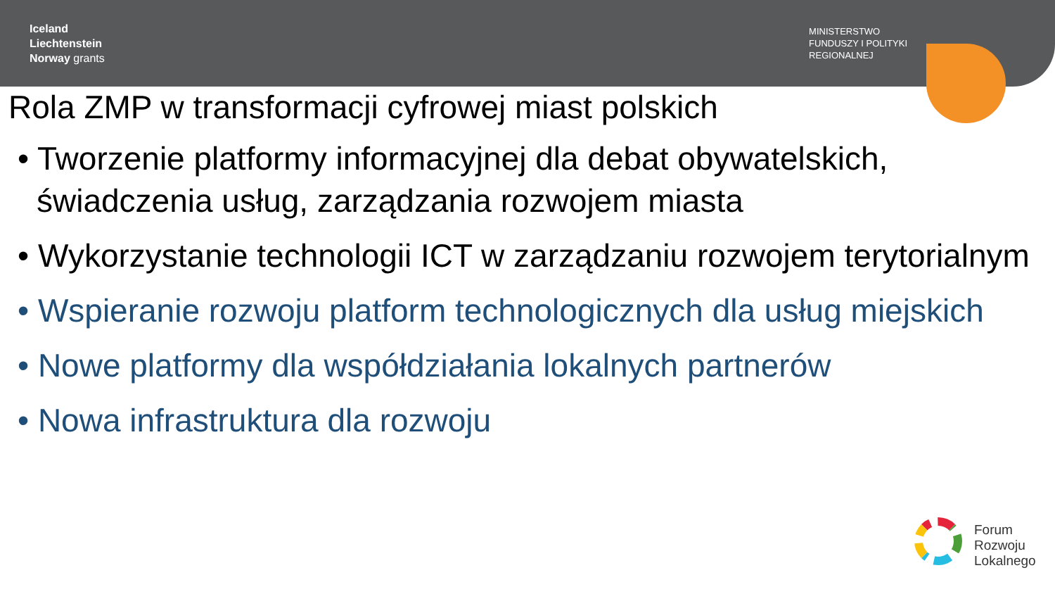Iceland
Liechtenstein
Norway grants
MINISTERSTWO
FUNDUSZY I POLITYKI
REGIONALNEJ
Rola ZMP w transformacji cyfrowej miast polskich
• Tworzenie platformy informacyjnej dla debat obywatelskich, świadczenia usług, zarządzania rozwojem miasta
• Wykorzystanie technologii ICT w zarządzaniu rozwojem terytorialnym
• Wspieranie rozwoju platform technologicznych dla usług miejskich
• Nowe platformy dla współdziałania lokalnych partnerów
• Nowa infrastruktura dla rozwoju
Forum
Rozwoju
Lokalnego